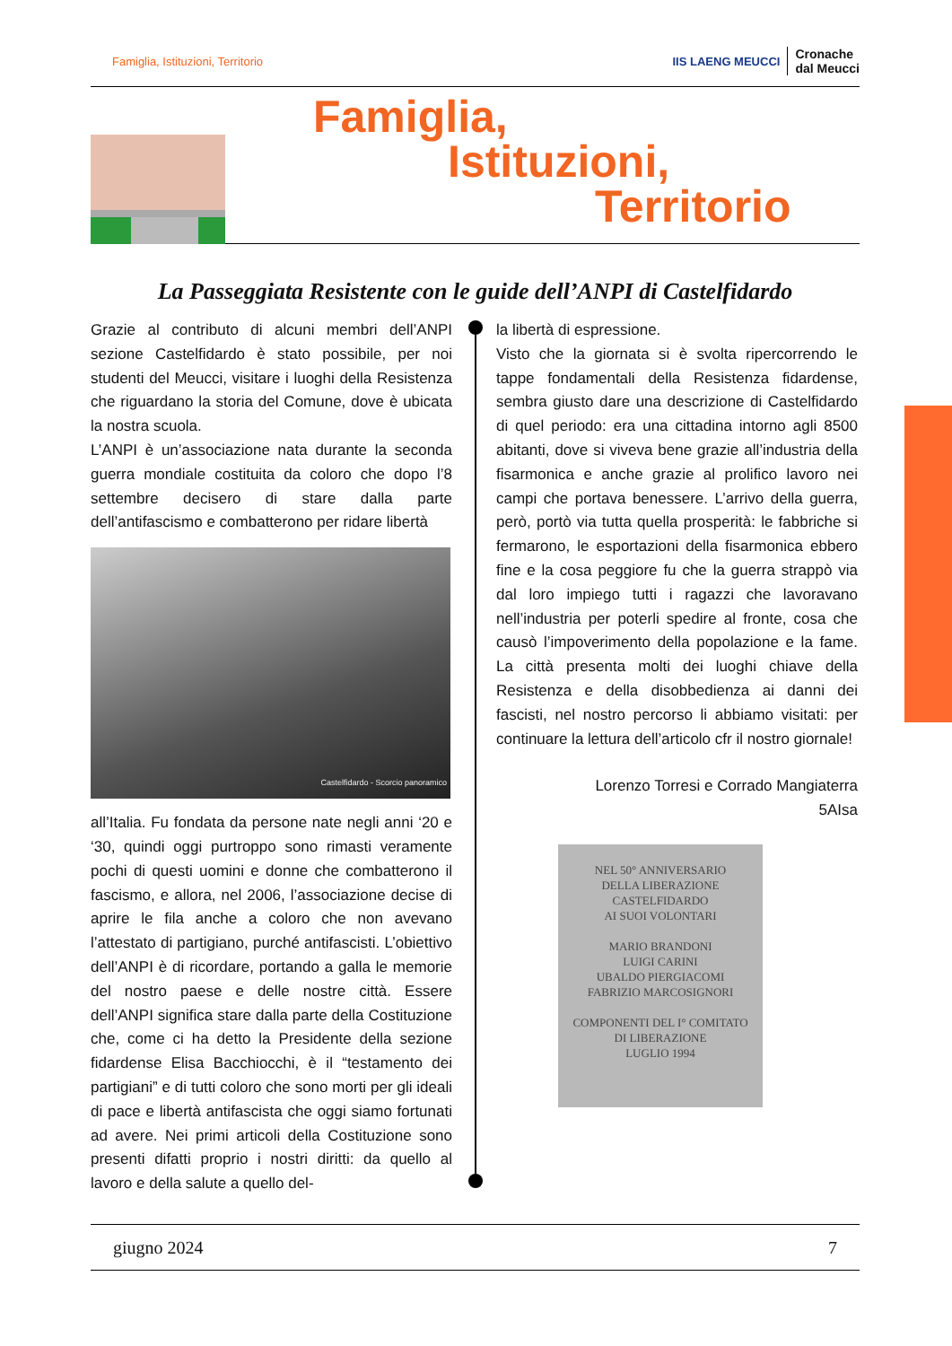Famiglia, Istituzioni, Territorio IIS LAENG MEUCCI Cronache
dal Meucci
Famiglia,
Istituzioni,
Territorio
La Passeggiata Resistente con le guide dell’ANPI di Castelfidardo
Grazie al contributo di alcuni membri dell’ANPI sezione Castelfidardo è stato possibile, per noi studenti del Meucci, visitare i luoghi della Resistenza che riguardano la storia del Comune, dove è ubicata la nostra scuola.
L’ANPI è un’associazione nata durante la seconda guerra mondiale costituita da coloro che dopo l’8 settembre decisero di stare dalla parte dell’antifascismo e combatterono per ridare libertà
Castelfidardo - Scorcio panoramico
all’Italia. Fu fondata da persone nate negli anni ‘20 e ‘30, quindi oggi purtroppo sono rimasti veramente pochi di questi uomini e donne che combatterono il fascismo, e allora, nel 2006, l’associazione decise di aprire le fila anche a coloro che non avevano l’attestato di partigiano, purché antifascisti. L’obiettivo dell’ANPI è di ricordare, portando a galla le memorie del nostro paese e delle nostre città. Essere dell’ANPI significa stare dalla parte della Costituzione che, come ci ha detto la Presidente della sezione fidardense Elisa Bacchiocchi, è il “testamento dei partigiani” e di tutti coloro che sono morti per gli ideali di pace e libertà antifascista che oggi siamo fortunati ad avere. Nei primi articoli della Costituzione sono presenti difatti proprio i nostri diritti: da quello al lavoro e della salute a quello del-
la libertà di espressione.
Visto che la giornata si è svolta ripercorrendo le tappe fondamentali della Resistenza fidardense, sembra giusto dare una descrizione di Castelfidardo di quel periodo: era una cittadina intorno agli 8500 abitanti, dove si viveva bene grazie all’industria della fisarmonica e anche grazie al prolifico lavoro nei campi che portava benessere. L’arrivo della guerra, però, portò via tutta quella prosperità: le fabbriche si fermarono, le esportazioni della fisarmonica ebbero fine e la cosa peggiore fu che la guerra strappò via dal loro impiego tutti i ragazzi che lavoravano nell’industria per poterli spedire al fronte, cosa che causò l’impoverimento della popolazione e la fame. La città presenta molti dei luoghi chiave della Resistenza e della disobbedienza ai danni dei fascisti, nel nostro percorso li abbiamo visitati: per continuare la lettura dell’articolo cfr il nostro giornale!
Lorenzo Torresi e Corrado Mangiaterra
5AIsa
NEL 50° ANNIVERSARIO
DELLA LIBERAZIONE
CASTELFIDARDO
AI SUOI VOLONTARI
MARIO BRANDONI
LUIGI CARINI
UBALDO PIERGIACOMI
FABRIZIO MARCOSIGNORI
COMPONENTI DEL I° COMITATO
DI LIBERAZIONE
LUGLIO 1994
giugno 2024 7